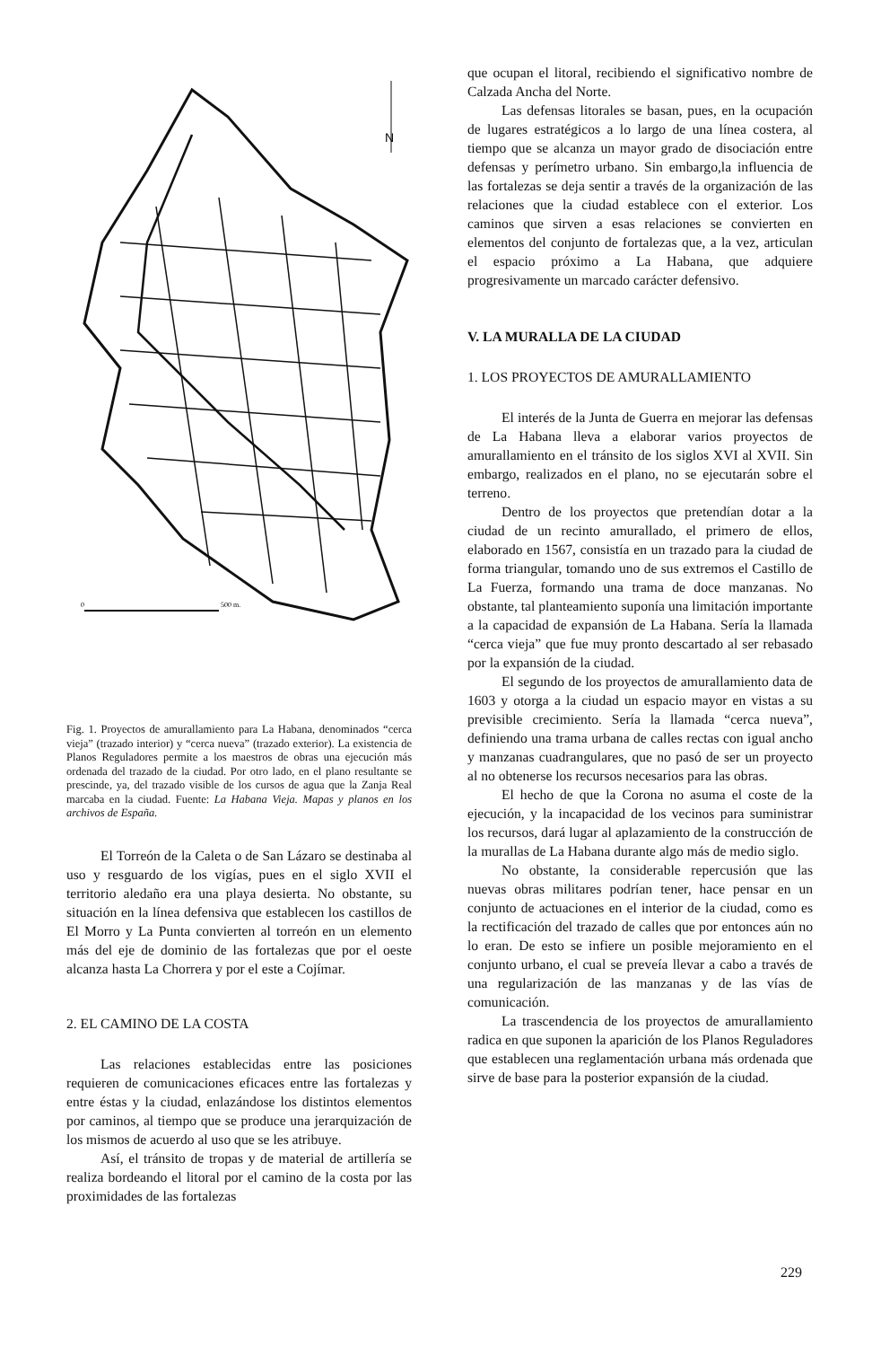N
0
500 m.
Fig. 1. Proyectos de amurallamiento para La Habana, denominados “cerca vieja” (trazado interior) y “cerca nueva” (trazado exterior). La existencia de Planos Reguladores permite a los maestros de obras una ejecución más ordenada del trazado de la ciudad. Por otro lado, en el plano resultante se prescinde, ya, del trazado visible de los cursos de agua que la Zanja Real marcaba en la ciudad. Fuente: La Habana Vieja. Mapas y planos en los archivos de España.
El Torreón de la Caleta o de San Lázaro se destinaba al uso y resguardo de los vigías, pues en el siglo XVII el territorio aledaño era una playa desierta. No obstante, su situación en la línea defensiva que establecen los castillos de El Morro y La Punta convierten al torreón en un elemento más del eje de dominio de las fortalezas que por el oeste alcanza hasta La Chorrera y por el este a Cojímar.
2. EL CAMINO DE LA COSTA
Las relaciones establecidas entre las posiciones requieren de comunicaciones eficaces entre las fortalezas y entre éstas y la ciudad, enlazándose los distintos elementos por caminos, al tiempo que se produce una jerarquización de los mismos de acuerdo al uso que se les atribuye.
Así, el tránsito de tropas y de material de artillería se realiza bordeando el litoral por el camino de la costa por las proximidades de las fortalezas
que ocupan el litoral, recibiendo el significativo nombre de Calzada Ancha del Norte.
Las defensas litorales se basan, pues, en la ocupación de lugares estratégicos a lo largo de una línea costera, al tiempo que se alcanza un mayor grado de disociación entre defensas y perímetro urbano. Sin embargo,la influencia de las fortalezas se deja sentir a través de la organización de las relaciones que la ciudad establece con el exterior. Los caminos que sirven a esas relaciones se convierten en elementos del conjunto de fortalezas que, a la vez, articulan el espacio próximo a La Habana, que adquiere progresivamente un marcado carácter defensivo.
V. LA MURALLA DE LA CIUDAD
1. LOS PROYECTOS DE AMURALLAMIENTO
El interés de la Junta de Guerra en mejorar las defensas de La Habana lleva a elaborar varios proyectos de amurallamiento en el tránsito de los siglos XVI al XVII. Sin embargo, realizados en el plano, no se ejecutarán sobre el terreno.
Dentro de los proyectos que pretendían dotar a la ciudad de un recinto amurallado, el primero de ellos, elaborado en 1567, consistía en un trazado para la ciudad de forma triangular, tomando uno de sus extremos el Castillo de La Fuerza, formando una trama de doce manzanas. No obstante, tal planteamiento suponía una limitación importante a la capacidad de expansión de La Habana. Sería la llamada “cerca vieja” que fue muy pronto descartado al ser rebasado por la expansión de la ciudad.
El segundo de los proyectos de amurallamiento data de 1603 y otorga a la ciudad un espacio mayor en vistas a su previsible crecimiento. Sería la llamada “cerca nueva”, definiendo una trama urbana de calles rectas con igual ancho y manzanas cuadrangulares, que no pasó de ser un proyecto al no obtenerse los recursos necesarios para las obras.
El hecho de que la Corona no asuma el coste de la ejecución, y la incapacidad de los vecinos para suministrar los recursos, dará lugar al aplazamiento de la construcción de la murallas de La Habana durante algo más de medio siglo.
No obstante, la considerable repercusión que las nuevas obras militares podrían tener, hace pensar en un conjunto de actuaciones en el interior de la ciudad, como es la rectificación del trazado de calles que por entonces aún no lo eran. De esto se infiere un posible mejoramiento en el conjunto urbano, el cual se preveía llevar a cabo a través de una regularización de las manzanas y de las vías de comunicación.
La trascendencia de los proyectos de amurallamiento radica en que suponen la aparición de los Planos Reguladores que establecen una reglamentación urbana más ordenada que sirve de base para la posterior expansión de la ciudad.
229